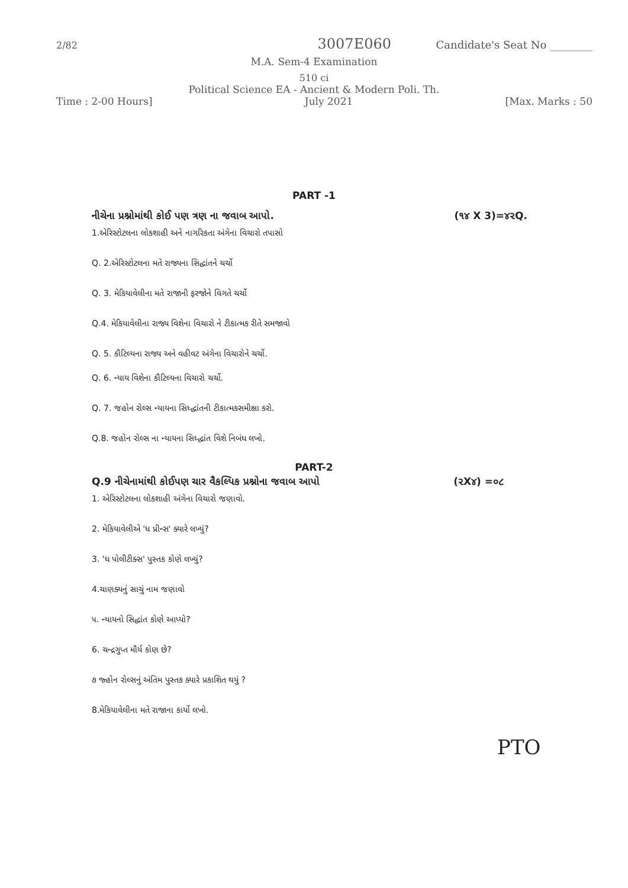2/82 3007E060 Candidate's Seat No ________
M.A. Sem-4 Examination
510 ci
Political Science EA - Ancient & Modern Poli. Th.
Time : 2-00 Hours] July 2021 [Max. Marks : 50
PART -1
નીચેના પ્રશ્નોમાંથી કોઈ પણ ત્રણ ના જવાબ આપો. (૧૪ X 3)=૪૨Q.
1.એરિસ્ટોટલના લોકશાહી અને નાગરિકતા અંગેના વિચારો તપાસો
Q. 2.એરિસ્ટોટલના મતે રાજ્યના સિદ્ધાંતને ચર્ચો
Q. 3. મેકિયાવેલીના મતે રાજાની ફરજોને વિગતે ચર્ચો
Q.4. મેકિયાવેલીના રાજ્ય વિશેના વિચારો ને ટીકાત્મક રીતે સમજાવો
Q. 5. કૌટિલ્યના રાજ્ય અને વહીવટ અંગેના વિચારોને ચર્ચો.
Q. 6. ન્યાય વિશેના કૌટિલ્યના વિચારો ચર્ચો.
Q. 7. જહોન રોલ્સ ન્યાયના સિધ્દ્ધાંતની ટીકાત્મકસમીક્ષા કરો.
Q.8. જહોન રોલ્સ ના ન્યાયના સિધ્દ્ધાંત વિશે નિબંધ લખો.
PART-2
Q.9 નીચેનામાંથી કોઈપણ ચાર વૈકલ્પિક પ્રશ્નોના જવાબ આપો (૨X૪) =૦૮
1. એરિસ્ટોટલના લોકશાહી અંગેના વિચારો જણાવો.
2. મેકિયાવેલીએ 'ધ પ્રીન્સ' ક્યારે લખ્યું?
3. 'ધ પોલીટીક્સ' પુસ્તક કોણે લખ્યું?
4.ચાણક્યનું સાચું નામ જણાવો
૫. ન્યાયનો સિદ્ધાંત કોણે આપ્યો?
6. ચન્દ્રગુપ્ત મૌર્ય કોણ છે?
૭ જ્હોન રોલ્સનું અંતિમ પુસ્તક ક્યારે પ્રકાશિત થયું ?
8.મેકિયાવેલીના મતે રાજાના કાર્યો લખો.
PTO